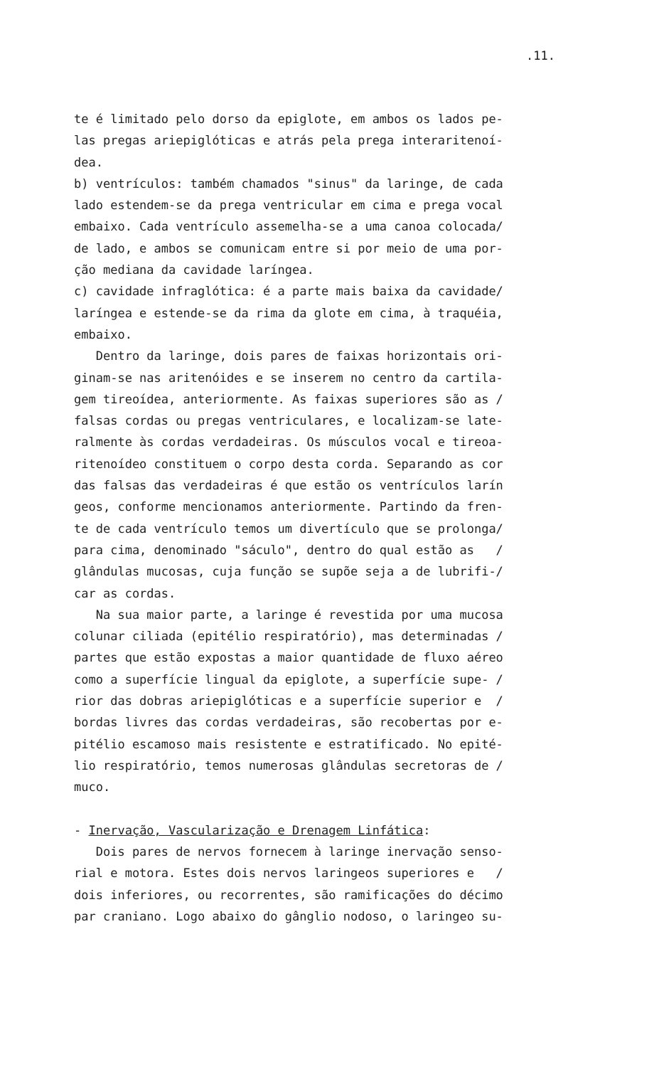.11.
te é limitado pelo dorso da epiglote, em ambos os lados pe-
las pregas ariepiglóticas e atrás pela prega interaritenoí-
dea.
b) ventrículos: também chamados "sinus" da laringe, de cada
lado estendem-se da prega ventricular em cima e prega vocal
embaixo. Cada ventrículo assemelha-se a uma canoa colocada/
de lado, e ambos se comunicam entre si por meio de uma por-
ção mediana da cavidade laríngea.
c) cavidade infraglótica: é a parte mais baixa da cavidade/
laríngea e estende-se da rima da glote em cima, à traquéia,
embaixo.
Dentro da laringe, dois pares de faixas horizontais ori-
ginam-se nas aritenóides e se inserem no centro da cartila-
gem tireoídea, anteriormente. As faixas superiores são as /
falsas cordas ou pregas ventriculares, e localizam-se late-
ralmente às cordas verdadeiras. Os músculos vocal e tireoa-
ritenoídeo constituem o corpo desta corda. Separando as cor
das falsas das verdadeiras é que estão os ventrículos larín
geos, conforme mencionamos anteriormente. Partindo da fren-
te de cada ventrículo temos um divertículo que se prolonga/
para cima, denominado "sáculo", dentro do qual estão as /
glândulas mucosas, cuja função se supõe seja a de lubrifi-/
car as cordas.
Na sua maior parte, a laringe é revestida por uma mucosa
colunar ciliada (epitélio respiratório), mas determinadas /
partes que estão expostas a maior quantidade de fluxo aéreo
como a superfície lingual da epiglote, a superfície supe- /
rior das dobras ariepiglóticas e a superfície superior e /
bordas livres das cordas verdadeiras, são recobertas por e-
pitélio escamoso mais resistente e estratificado. No epité-
lio respiratório, temos numerosas glândulas secretoras de /
muco.
- Inervação, Vascularização e Drenagem Linfática:
Dois pares de nervos fornecem à laringe inervação senso-
rial e motora. Estes dois nervos laringeos superiores e /
dois inferiores, ou recorrentes, são ramificações do décimo
par craniano. Logo abaixo do gânglio nodoso, o laringeo su-